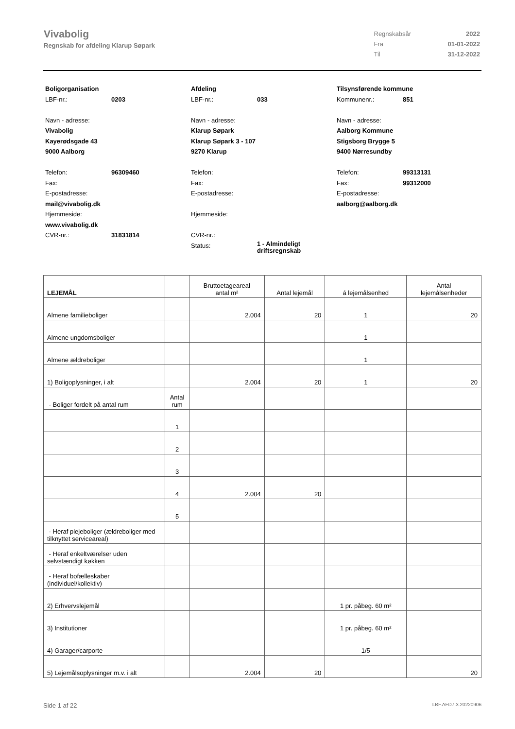Vivabolig
Regnskab for afdeling Klarup Søpark
| Regnskabsår | 2022 |
| Fra | 01-01-2022 |
| Til | 31-12-2022 |
Boligorganisation
LBF-nr.: 0203
Navn - adresse:
Vivabolig
Kayerødsgade 43
9000 Aalborg
Telefon: 96309460
Fax:
E-postadresse:
mail@vivabolig.dk
Hjemmeside:
www.vivabolig.dk
CVR-nr.: 31831814
Afdeling
LBF-nr.: 033
Navn - adresse:
Klarup Søpark
Klarup Søpark 3 - 107
9270 Klarup
Telefon:
Fax:
E-postadresse:
Hjemmeside:
CVR-nr.:
Status: 1 - Almindeligt
driftsregnskab
Tilsynsførende kommune
Kommunenr.: 851
Navn - adresse:
Aalborg Kommune
Stigsborg Brygge 5
9400 Nørresundby
Telefon: 99313131
Fax: 99312000
E-postadresse:
aalborg@aalborg.dk
| LEJEMÅL | | Bruttoetageareal antal m² | Antal lejemål | á lejemålsenhed | Antal lejemålsenheder |
| --- | --- | --- | --- | --- | --- |
| Almene familieboliger | | 2.004 | 20 | 1 | 20 |
| Almene ungdomsboliger | | | | 1 | |
| Almene ældreboliger | | | | 1 | |
| 1) Boligoplysninger, i alt | | 2.004 | 20 | 1 | 20 |
| - Boliger fordelt på antal rum | Antal rum | | | | |
| | 1 | | | | |
| | 2 | | | | |
| | 3 | | | | |
| | 4 | 2.004 | 20 | | |
| | 5 | | | | |
| - Heraf plejeboliger (ældreboliger med tilknyttet serviceareal) | | | | | |
| - Heraf enkeltværelser uden selvstændigt køkken | | | | | |
| - Heraf bofælleskaber (individuel/kollektiv) | | | | | |
| 2) Erhvervslejemål | | | | 1 pr. påbeg. 60 m² | |
| 3) Institutioner | | | | 1 pr. påbeg. 60 m² | |
| 4) Garager/carporte | | | | 1/5 | |
| 5) Lejemålsoplysninger m.v. i alt | | 2.004 | 20 | | 20 |
Side 1 af 22 LBF.AFD7.3.20220906